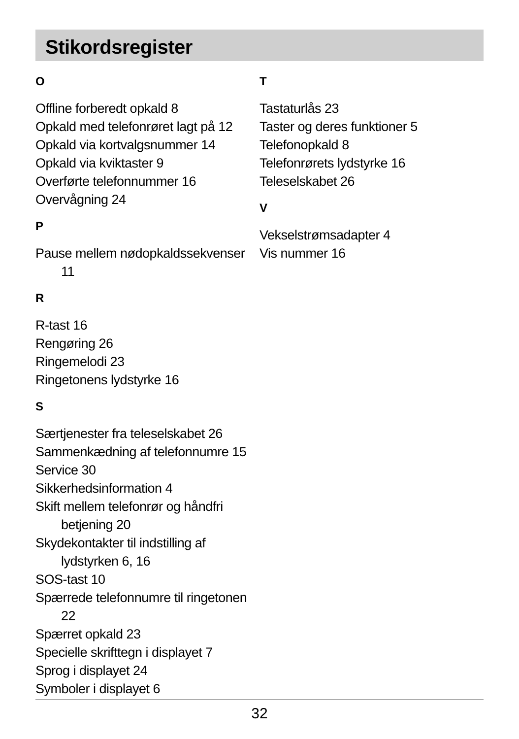Stikordsregister
O
Offline forberedt opkald 8
Opkald med telefonrøret lagt på 12
Opkald via kortvalgsnummer 14
Opkald via kviktaster 9
Overførte telefonnummer 16
Overvågning 24
P
Pause mellem nødopkaldssekvenser
11
R
R-tast 16
Rengøring 26
Ringemelodi 23
Ringetonens lydstyrke 16
S
Særtjenester fra teleselskabet 26
Sammenkædning af telefonnumre 15
Service 30
Sikkerhedsinformation 4
Skift mellem telefonrør og håndfri
betjening 20
Skydekontakter til indstilling af
lydstyrken 6, 16
SOS-tast 10
Spærrede telefonnumre til ringetonen
22
Spærret opkald 23
Specielle skrifttegn i displayet 7
Sprog i displayet 24
Symboler i displayet 6
T
Tastaturlås 23
Taster og deres funktioner 5
Telefonopkald 8
Telefonrørets lydstyrke 16
Teleselskabet 26
V
Vekselstrømsadapter 4
Vis nummer 16
32